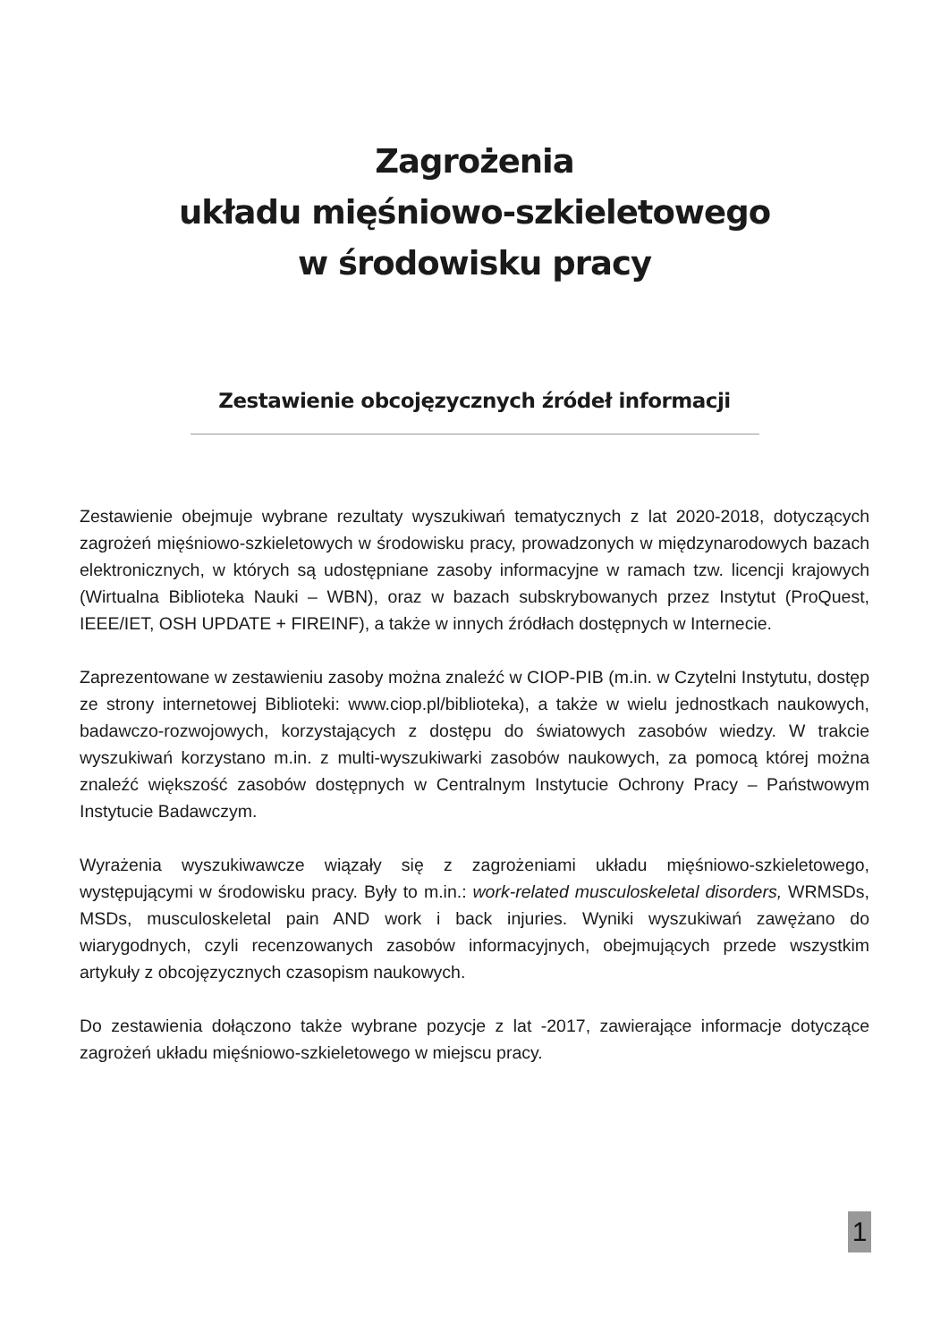Zagrożenia
układu mięśniowo-szkieletowego
w środowisku pracy
Zestawienie obcojęzycznych źródeł informacji
Zestawienie obejmuje wybrane rezultaty wyszukiwań tematycznych z lat 2020-2018, dotyczących zagrożeń mięśniowo-szkieletowych w środowisku pracy, prowadzonych w międzynarodowych bazach elektronicznych, w których są udostępniane zasoby informacyjne w ramach tzw. licencji krajowych (Wirtualna Biblioteka Nauki – WBN), oraz w bazach subskrybowanych przez Instytut (ProQuest, IEEE/IET, OSH UPDATE + FIREINF), a także w innych źródłach dostępnych w Internecie.
Zaprezentowane w zestawieniu zasoby można znaleźć w CIOP-PIB (m.in. w Czytelni Instytutu, dostęp ze strony internetowej Biblioteki: www.ciop.pl/biblioteka), a także w wielu jednostkach naukowych, badawczo-rozwojowych, korzystających z dostępu do światowych zasobów wiedzy. W trakcie wyszukiwań korzystano m.in. z multi-wyszukiwarki zasobów naukowych, za pomocą której można znaleźć większość zasobów dostępnych w Centralnym Instytucie Ochrony Pracy – Państwowym Instytucie Badawczym.
Wyrażenia wyszukiwawcze wiązały się z zagrożeniami układu mięśniowo-szkieletowego, występującymi w środowisku pracy. Były to m.in.: work-related musculoskeletal disorders, WRMSDs, MSDs, musculoskeletal pain AND work i back injuries. Wyniki wyszukiwań zawężano do wiarygodnych, czyli recenzowanych zasobów informacyjnych, obejmujących przede wszystkim artykuły z obcojęzycznych czasopism naukowych.
Do zestawienia dołączono także wybrane pozycje z lat -2017, zawierające informacje dotyczące zagrożeń układu mięśniowo-szkieletowego w miejscu pracy.
1